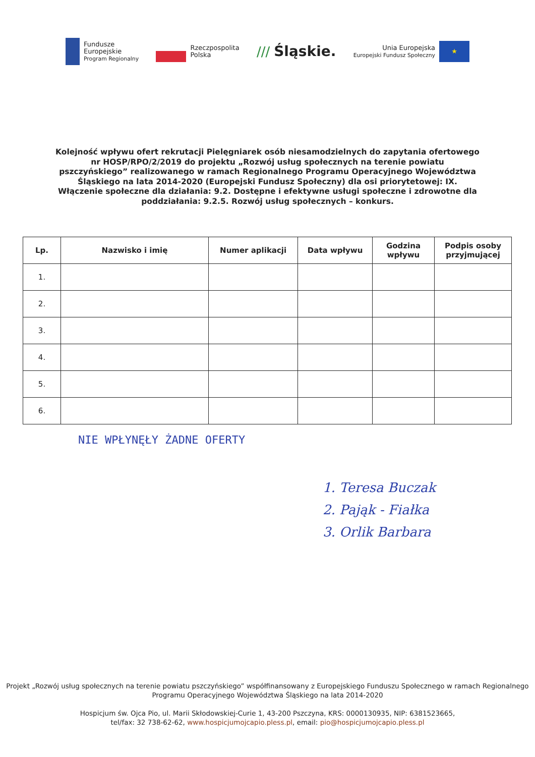Fundusze
Europejskie
Program Regionalny
Rzeczpospolita
Polska
/// Śląskie.
Unia Europejska
Europejski Fundusz Społeczny
★
Kolejność wpływu ofert rekrutacji Pielęgniarek osób niesamodzielnych do zapytania ofertowego nr HOSP/RPO/2/2019 do projektu „Rozwój usług społecznych na terenie powiatu pszczyńskiego” realizowanego w ramach Regionalnego Programu Operacyjnego Województwa Śląskiego na lata 2014-2020 (Europejski Fundusz Społeczny) dla osi priorytetowej: IX. Włączenie społeczne dla działania: 9.2. Dostępne i efektywne usługi społeczne i zdrowotne dla poddziałania: 9.2.5. Rozwój usług społecznych – konkurs.
| Lp. | Nazwisko i imię | Numer aplikacji | Data wpływu | Godzina wpływu | Podpis osoby przyjmującej |
| --- | --- | --- | --- | --- | --- |
| 1. | | | | | |
| 2. | | | | | |
| 3. | | | | | |
| 4. | | | | | |
| 5. | | | | | |
| 6. | | | | | |
NIE WPŁYNĘŁY ŻADNE OFERTY
1. Teresa Buczak
2. Pająk - Fiałka
3. Orlik Barbara
Projekt „Rozwój usług społecznych na terenie powiatu pszczyńskiego” współfinansowany z Europejskiego Funduszu Społecznego w ramach Regionalnego Programu Operacyjnego Województwa Śląskiego na lata 2014-2020
Hospicjum św. Ojca Pio, ul. Marii Skłodowskiej-Curie 1, 43-200 Pszczyna, KRS: 0000130935, NIP: 6381523665,
tel/fax: 32 738-62-62, www.hospicjumojcapio.pless.pl, email: pio@hospicjumojcapio.pless.pl